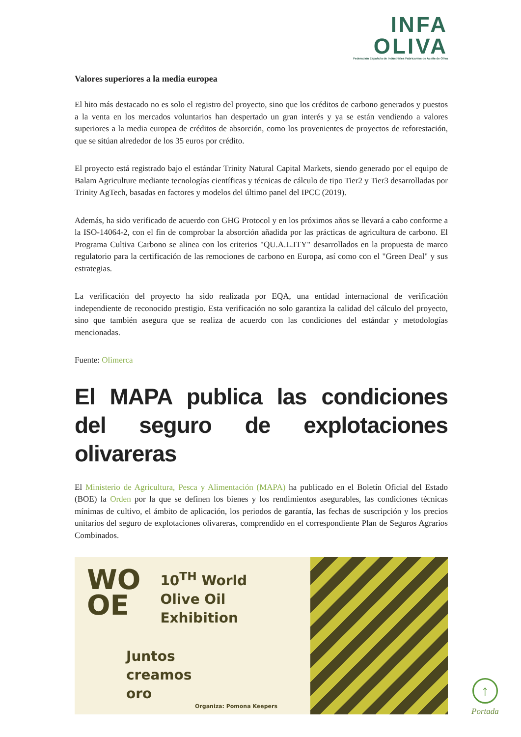INFA
OLIVA
Federación Española de Industriales Fabricantes de Aceite de Oliva
Valores superiores a la media europea
El hito más destacado no es solo el registro del proyecto, sino que los créditos de carbono generados y puestos a la venta en los mercados voluntarios han despertado un gran interés y ya se están vendiendo a valores superiores a la media europea de créditos de absorción, como los provenientes de proyectos de reforestación, que se sitúan alrededor de los 35 euros por crédito.
El proyecto está registrado bajo el estándar Trinity Natural Capital Markets, siendo generado por el equipo de Balam Agriculture mediante tecnologías científicas y técnicas de cálculo de tipo Tier2 y Tier3 desarrolladas por Trinity AgTech, basadas en factores y modelos del último panel del IPCC (2019).
Además, ha sido verificado de acuerdo con GHG Protocol y en los próximos años se llevará a cabo conforme a la ISO-14064-2, con el fin de comprobar la absorción añadida por las prácticas de agricultura de carbono. El Programa Cultiva Carbono se alinea con los criterios "QU.A.L.ITY" desarrollados en la propuesta de marco regulatorio para la certificación de las remociones de carbono en Europa, así como con el "Green Deal" y sus estrategias.
La verificación del proyecto ha sido realizada por EQA, una entidad internacional de verificación independiente de reconocido prestigio. Esta verificación no solo garantiza la calidad del cálculo del proyecto, sino que también asegura que se realiza de acuerdo con las condiciones del estándar y metodologías mencionadas.
Fuente: Olimerca
El MAPA publica las condiciones del seguro de explotaciones olivareras
El Ministerio de Agricultura, Pesca y Alimentación (MAPA) ha publicado en el Boletín Oficial del Estado (BOE) la Orden por la que se definen los bienes y los rendimientos asegurables, las condiciones técnicas mínimas de cultivo, el ámbito de aplicación, los periodos de garantía, las fechas de suscripción y los precios unitarios del seguro de explotaciones olivareras, comprendido en el correspondiente Plan de Seguros Agrarios Combinados.
WO
OE
10<sup>TH</sup> World
Olive Oil
Exhibition
Juntos
creamos
oro
Organiza: Pomona Keepers
↑
Portada